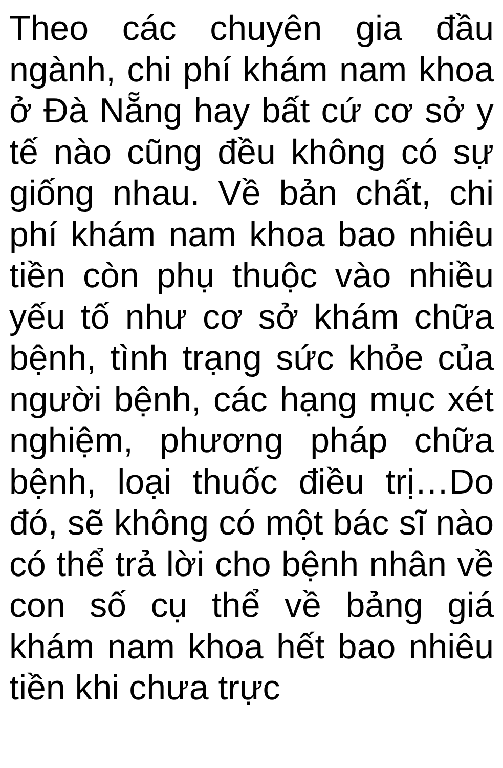Theo các chuyên gia đầu ngành, chi phí khám nam khoa ở Đà Nẵng hay bất cứ cơ sở y tế nào cũng đều không có sự giống nhau. Về bản chất, chi phí khám nam khoa bao nhiêu tiền còn phụ thuộc vào nhiều yếu tố như cơ sở khám chữa bệnh, tình trạng sức khỏe của người bệnh, các hạng mục xét nghiệm, phương pháp chữa bệnh, loại thuốc điều trị…Do đó, sẽ không có một bác sĩ nào có thể trả lời cho bệnh nhân về con số cụ thể về bảng giá khám nam khoa hết bao nhiêu tiền khi chưa trực